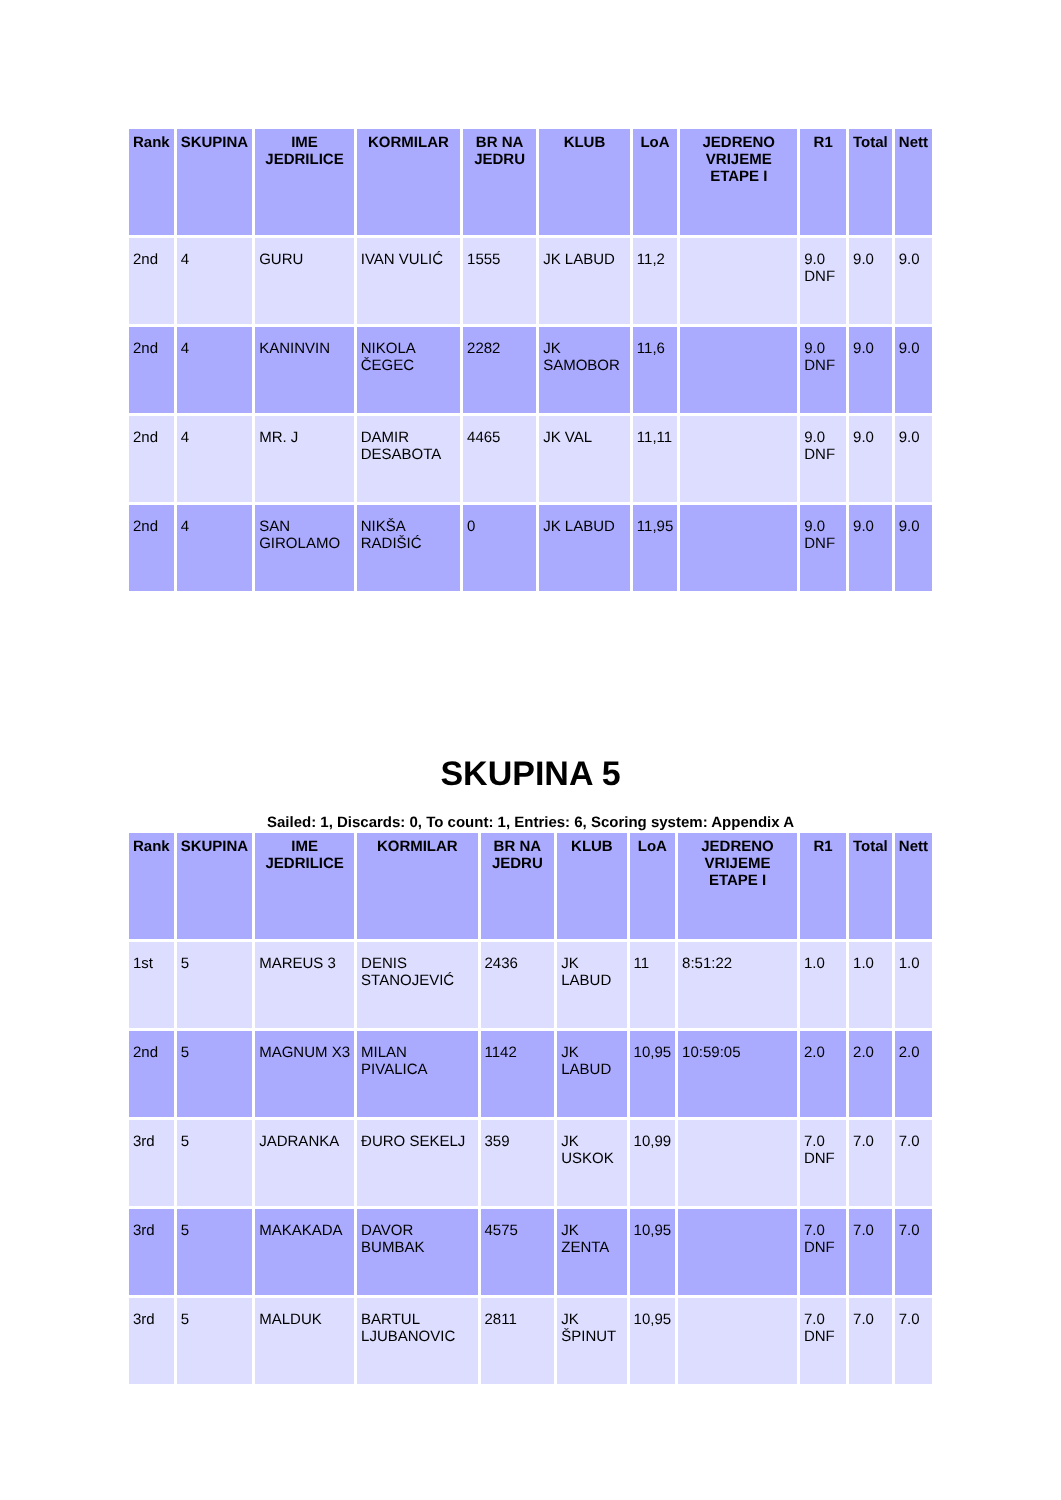| Rank | SKUPINA | IME JEDRILICE | KORMILAR | BR NA JEDRU | KLUB | LoA | JEDRENO VRIJEME ETAPE I | R1 | Total | Nett |
| --- | --- | --- | --- | --- | --- | --- | --- | --- | --- | --- |
| 2nd | 4 | GURU | IVAN VULIĆ | 1555 | JK LABUD | 11,2 | | 9.0 DNF | 9.0 | 9.0 |
| 2nd | 4 | KANINVIN | NIKOLA ČEGEC | 2282 | JK SAMOBOR | 11,6 | | 9.0 DNF | 9.0 | 9.0 |
| 2nd | 4 | MR. J | DAMIR DESABOTA | 4465 | JK VAL | 11,11 | | 9.0 DNF | 9.0 | 9.0 |
| 2nd | 4 | SAN GIROLAMO | NIKŠA RADIŠIĆ | 0 | JK LABUD | 11,95 | | 9.0 DNF | 9.0 | 9.0 |
SKUPINA 5
Sailed: 1, Discards: 0, To count: 1, Entries: 6, Scoring system: Appendix A
| Rank | SKUPINA | IME JEDRILICE | KORMILAR | BR NA JEDRU | KLUB | LoA | JEDRENO VRIJEME ETAPE I | R1 | Total | Nett |
| --- | --- | --- | --- | --- | --- | --- | --- | --- | --- | --- |
| 1st | 5 | MAREUS 3 | DENIS STANOJEVIĆ | 2436 | JK LABUD | 11 | 8:51:22 | 1.0 | 1.0 | 1.0 |
| 2nd | 5 | MAGNUM X3 | MILAN PIVALICA | 1142 | JK LABUD | 10,95 | 10:59:05 | 2.0 | 2.0 | 2.0 |
| 3rd | 5 | JADRANKA | ĐURO SEKELJ | 359 | JK USKOK | 10,99 | | 7.0 DNF | 7.0 | 7.0 |
| 3rd | 5 | MAKAKADA | DAVOR BUMBAK | 4575 | JK ZENTA | 10,95 | | 7.0 DNF | 7.0 | 7.0 |
| 3rd | 5 | MALDUK | BARTUL LJUBANOVIC | 2811 | JK ŠPINUT | 10,95 | | 7.0 DNF | 7.0 | 7.0 |